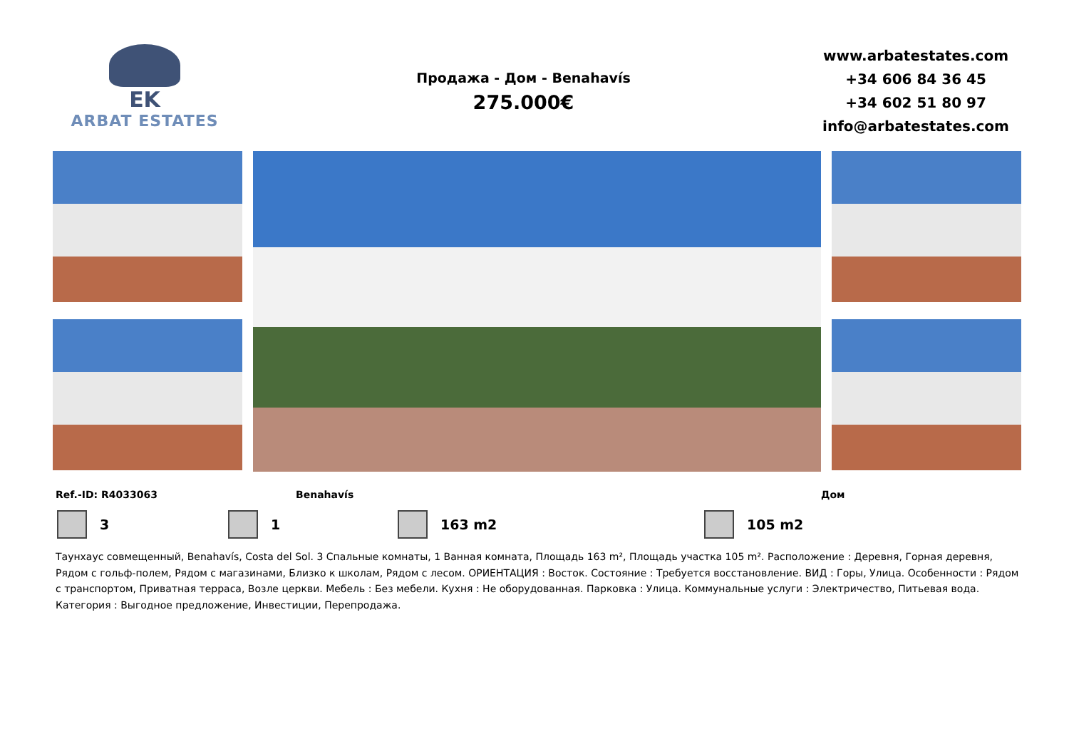EK
ARBAT ESTATES
Продажа - Дом - Benahavís
275.000€
www.arbatestates.com
+34 606 84 36 45
+34 602 51 80 97
info@arbatestates.com
Ref.-ID: R4033063 Benahavís Дом
3 1 163 m2 105 m2
Таунхаус совмещенный, Benahavís, Costa del Sol. 3 Спальные комнаты, 1 Ванная комната, Площадь 163 m², Площадь участка 105 m². Расположение : Деревня, Горная деревня, Рядом с гольф-полем, Рядом с магазинами, Близко к школам, Рядом с лесом. ОРИЕНТАЦИЯ : Восток. Состояние : Требуется восстановление. ВИД : Горы, Улица. Особенности : Рядом с транспортом, Приватная терраса, Возле церкви. Мебель : Без мебели. Кухня : Не оборудованная. Парковка : Улица. Коммунальные услуги : Электричество, Питьевая вода. Категория : Выгодное предложение, Инвестиции, Перепродажа.